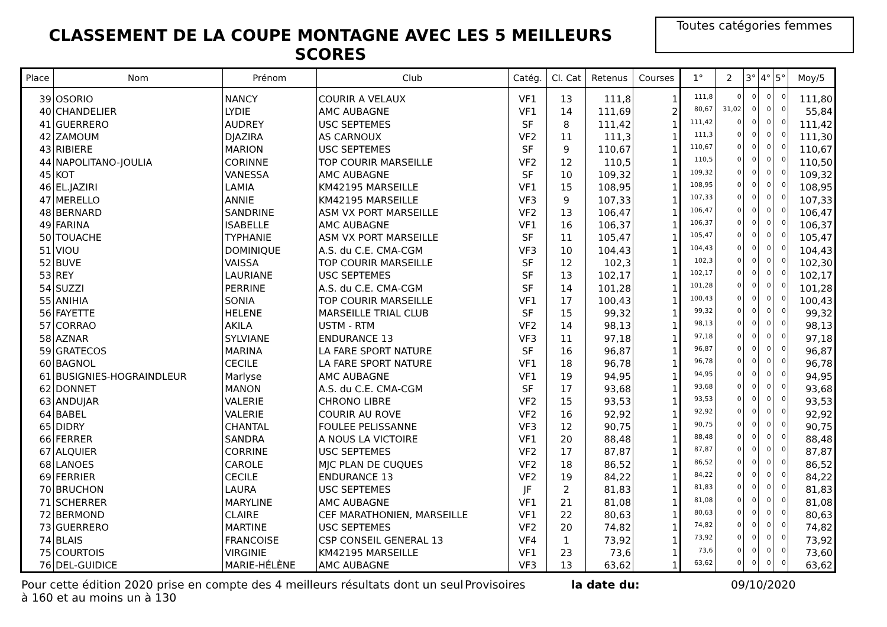CLASSEMENT DE LA COUPE MONTAGNE AVEC LES 5 MEILLEURS SCORES
Toutes catégories femmes
| Place | Nom | Prénom | Club | Catég. | Cl. Cat | Retenus | Courses | 1° | 2 | 3° | 4° | 5° | Moy/5 |
| --- | --- | --- | --- | --- | --- | --- | --- | --- | --- | --- | --- | --- | --- |
| 39 | OSORIO | NANCY | COURIR A VELAUX | VF1 | 13 | 111,8 | 1 | 111,8 | 0 | 0 | 0 | 0 | 111,80 |
| 40 | CHANDELIER | LYDIE | AMC AUBAGNE | VF1 | 14 | 111,69 | 2 | 80,67 | 31,02 | 0 | 0 | 0 | 55,84 |
| 41 | GUERRERO | AUDREY | USC SEPTEMES | SF | 8 | 111,42 | 1 | 111,42 | 0 | 0 | 0 | 0 | 111,42 |
| 42 | ZAMOUM | DJAZIRA | AS CARNOUX | VF2 | 11 | 111,3 | 1 | 111,3 | 0 | 0 | 0 | 0 | 111,30 |
| 43 | RIBIERE | MARION | USC SEPTEMES | SF | 9 | 110,67 | 1 | 110,67 | 0 | 0 | 0 | 0 | 110,67 |
| 44 | NAPOLITANO-JOULIA | CORINNE | TOP COURIR MARSEILLE | VF2 | 12 | 110,5 | 1 | 110,5 | 0 | 0 | 0 | 0 | 110,50 |
| 45 | KOT | VANESSA | AMC AUBAGNE | SF | 10 | 109,32 | 1 | 109,32 | 0 | 0 | 0 | 0 | 109,32 |
| 46 | EL.JAZIRI | LAMIA | KM42195 MARSEILLE | VF1 | 15 | 108,95 | 1 | 108,95 | 0 | 0 | 0 | 0 | 108,95 |
| 47 | MERELLO | ANNIE | KM42195 MARSEILLE | VF3 | 9 | 107,33 | 1 | 107,33 | 0 | 0 | 0 | 0 | 107,33 |
| 48 | BERNARD | SANDRINE | ASM VX PORT MARSEILLE | VF2 | 13 | 106,47 | 1 | 106,47 | 0 | 0 | 0 | 0 | 106,47 |
| 49 | FARINA | ISABELLE | AMC AUBAGNE | VF1 | 16 | 106,37 | 1 | 106,37 | 0 | 0 | 0 | 0 | 106,37 |
| 50 | TOUACHE | TYPHANIE | ASM VX PORT MARSEILLE | SF | 11 | 105,47 | 1 | 105,47 | 0 | 0 | 0 | 0 | 105,47 |
| 51 | VIOU | DOMINIQUE | A.S. du C.E. CMA-CGM | VF3 | 10 | 104,43 | 1 | 104,43 | 0 | 0 | 0 | 0 | 104,43 |
| 52 | BUVE | VAISSA | TOP COURIR MARSEILLE | SF | 12 | 102,3 | 1 | 102,3 | 0 | 0 | 0 | 0 | 102,30 |
| 53 | REY | LAURIANE | USC SEPTEMES | SF | 13 | 102,17 | 1 | 102,17 | 0 | 0 | 0 | 0 | 102,17 |
| 54 | SUZZI | PERRINE | A.S. du C.E. CMA-CGM | SF | 14 | 101,28 | 1 | 101,28 | 0 | 0 | 0 | 0 | 101,28 |
| 55 | ANIHIA | SONIA | TOP COURIR MARSEILLE | VF1 | 17 | 100,43 | 1 | 100,43 | 0 | 0 | 0 | 0 | 100,43 |
| 56 | FAYETTE | HELENE | MARSEILLE TRIAL CLUB | SF | 15 | 99,32 | 1 | 99,32 | 0 | 0 | 0 | 0 | 99,32 |
| 57 | CORRAO | AKILA | USTM - RTM | VF2 | 14 | 98,13 | 1 | 98,13 | 0 | 0 | 0 | 0 | 98,13 |
| 58 | AZNAR | SYLVIANE | ENDURANCE 13 | VF3 | 11 | 97,18 | 1 | 97,18 | 0 | 0 | 0 | 0 | 97,18 |
| 59 | GRATECOS | MARINA | LA FARE SPORT NATURE | SF | 16 | 96,87 | 1 | 96,87 | 0 | 0 | 0 | 0 | 96,87 |
| 60 | BAGNOL | CECILE | LA FARE SPORT NATURE | VF1 | 18 | 96,78 | 1 | 96,78 | 0 | 0 | 0 | 0 | 96,78 |
| 61 | BUSIGNIES-HOGRAINDLEUR | Marlyse | AMC AUBAGNE | VF1 | 19 | 94,95 | 1 | 94,95 | 0 | 0 | 0 | 0 | 94,95 |
| 62 | DONNET | MANON | A.S. du C.E. CMA-CGM | SF | 17 | 93,68 | 1 | 93,68 | 0 | 0 | 0 | 0 | 93,68 |
| 63 | ANDUJAR | VALERIE | CHRONO LIBRE | VF2 | 15 | 93,53 | 1 | 93,53 | 0 | 0 | 0 | 0 | 93,53 |
| 64 | BABEL | VALERIE | COURIR AU ROVE | VF2 | 16 | 92,92 | 1 | 92,92 | 0 | 0 | 0 | 0 | 92,92 |
| 65 | DIDRY | CHANTAL | FOULEE PELISSANNE | VF3 | 12 | 90,75 | 1 | 90,75 | 0 | 0 | 0 | 0 | 90,75 |
| 66 | FERRER | SANDRA | A NOUS LA VICTOIRE | VF1 | 20 | 88,48 | 1 | 88,48 | 0 | 0 | 0 | 0 | 88,48 |
| 67 | ALQUIER | CORRINE | USC SEPTEMES | VF2 | 17 | 87,87 | 1 | 87,87 | 0 | 0 | 0 | 0 | 87,87 |
| 68 | LANOES | CAROLE | MJC PLAN DE CUQUES | VF2 | 18 | 86,52 | 1 | 86,52 | 0 | 0 | 0 | 0 | 86,52 |
| 69 | FERRIER | CECILE | ENDURANCE 13 | VF2 | 19 | 84,22 | 1 | 84,22 | 0 | 0 | 0 | 0 | 84,22 |
| 70 | BRUCHON | LAURA | USC SEPTEMES | JF | 2 | 81,83 | 1 | 81,83 | 0 | 0 | 0 | 0 | 81,83 |
| 71 | SCHERRER | MARYLINE | AMC AUBAGNE | VF1 | 21 | 81,08 | 1 | 81,08 | 0 | 0 | 0 | 0 | 81,08 |
| 72 | BERMOND | CLAIRE | CEF MARATHONIEN, MARSEILLE | VF1 | 22 | 80,63 | 1 | 80,63 | 0 | 0 | 0 | 0 | 80,63 |
| 73 | GUERRERO | MARTINE | USC SEPTEMES | VF2 | 20 | 74,82 | 1 | 74,82 | 0 | 0 | 0 | 0 | 74,82 |
| 74 | BLAIS | FRANCOISE | CSP CONSEIL GENERAL 13 | VF4 | 1 | 73,92 | 1 | 73,92 | 0 | 0 | 0 | 0 | 73,92 |
| 75 | COURTOIS | VIRGINIE | KM42195 MARSEILLE | VF1 | 23 | 73,6 | 1 | 73,6 | 0 | 0 | 0 | 0 | 73,60 |
| 76 | DEL-GUIDICE | MARIE-HÉLÈNE | AMC AUBAGNE | VF3 | 13 | 63,62 | 1 | 63,62 | 0 | 0 | 0 | 0 | 63,62 |
Pour cette édition 2020 prise en compte des 4 meilleurs résultats dont un seul à 160 et au moins un à 130
Provisoires la date du: 09/10/2020